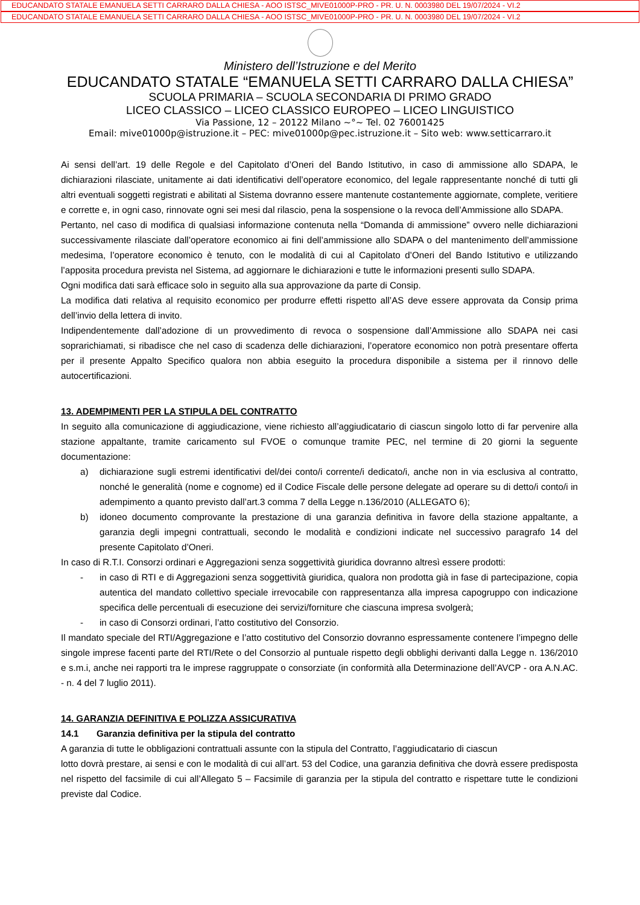EDUCANDATO STATALE EMANUELA SETTI CARRARO DALLA CHIESA - AOO ISTSC_MIVE01000P-PRO - PR. U. N. 0003980 DEL 19/07/2024 - VI.2
EDUCANDATO STATALE EMANUELA SETTI CARRARO DALLA CHIESA - AOO ISTSC_MIVE01000P-PRO - PR. U. N. 0003980 DEL 19/07/2024 - VI.2
Ministero dell’Istruzione e del Merito
EDUCANDATO STATALE “EMANUELA SETTI CARRARO DALLA CHIESA”
SCUOLA PRIMARIA – SCUOLA SECONDARIA DI PRIMO GRADO
LICEO CLASSICO – LICEO CLASSICO EUROPEO – LICEO LINGUISTICO
Via Passione, 12 – 20122 Milano ~°~ Tel. 02 76001425
Email: mive01000p@istruzione.it – PEC: mive01000p@pec.istruzione.it – Sito web: www.setticarraro.it
Ai sensi dell’art. 19 delle Regole e del Capitolato d’Oneri del Bando Istitutivo, in caso di ammissione allo SDAPA, le dichiarazioni rilasciate, unitamente ai dati identificativi dell’operatore economico, del legale rappresentante nonché di tutti gli altri eventuali soggetti registrati e abilitati al Sistema dovranno essere mantenute costantemente aggiornate, complete, veritiere e corrette e, in ogni caso, rinnovate ogni sei mesi dal rilascio, pena la sospensione o la revoca dell’Ammissione allo SDAPA.
Pertanto, nel caso di modifica di qualsiasi informazione contenuta nella “Domanda di ammissione” ovvero nelle dichiarazioni successivamente rilasciate dall’operatore economico ai fini dell’ammissione allo SDAPA o del mantenimento dell’ammissione medesima, l’operatore economico è tenuto, con le modalità di cui al Capitolato d’Oneri del Bando Istitutivo e utilizzando l’apposita procedura prevista nel Sistema, ad aggiornare le dichiarazioni e tutte le informazioni presenti sullo SDAPA.
Ogni modifica dati sarà efficace solo in seguito alla sua approvazione da parte di Consip.
La modifica dati relativa al requisito economico per produrre effetti rispetto all’AS deve essere approvata da Consip prima dell’invio della lettera di invito.
Indipendentemente dall’adozione di un provvedimento di revoca o sospensione dall’Ammissione allo SDAPA nei casi soprarichiamati, si ribadisce che nel caso di scadenza delle dichiarazioni, l’operatore economico non potrà presentare offerta per il presente Appalto Specifico qualora non abbia eseguito la procedura disponibile a sistema per il rinnovo delle autocertificazioni.
13. ADEMPIMENTI PER LA STIPULA DEL CONTRATTO
In seguito alla comunicazione di aggiudicazione, viene richiesto all’aggiudicatario di ciascun singolo lotto di far pervenire alla stazione appaltante, tramite caricamento sul FVOE o comunque tramite PEC, nel termine di 20 giorni la seguente documentazione:
a) dichiarazione sugli estremi identificativi del/dei conto/i corrente/i dedicato/i, anche non in via esclusiva al contratto, nonché le generalità (nome e cognome) ed il Codice Fiscale delle persone delegate ad operare su di detto/i conto/i in adempimento a quanto previsto dall’art.3 comma 7 della Legge n.136/2010 (ALLEGATO 6);
b) idoneo documento comprovante la prestazione di una garanzia definitiva in favore della stazione appaltante, a garanzia degli impegni contrattuali, secondo le modalità e condizioni indicate nel successivo paragrafo 14 del presente Capitolato d’Oneri.
In caso di R.T.I. Consorzi ordinari e Aggregazioni senza soggettività giuridica dovranno altresì essere prodotti:
- in caso di RTI e di Aggregazioni senza soggettività giuridica, qualora non prodotta già in fase di partecipazione, copia autentica del mandato collettivo speciale irrevocabile con rappresentanza alla impresa capogruppo con indicazione specifica delle percentuali di esecuzione dei servizi/forniture che ciascuna impresa svolgerà;
- in caso di Consorzi ordinari, l’atto costitutivo del Consorzio.
Il mandato speciale del RTI/Aggregazione e l’atto costitutivo del Consorzio dovranno espressamente contenere l’impegno delle singole imprese facenti parte del RTI/Rete o del Consorzio al puntuale rispetto degli obblighi derivanti dalla Legge n. 136/2010 e s.m.i, anche nei rapporti tra le imprese raggruppate o consorziate (in conformità alla Determinazione dell’AVCP - ora A.N.AC. - n. 4 del 7 luglio 2011).
14. GARANZIA DEFINITIVA E POLIZZA ASSICURATIVA
14.1 Garanzia definitiva per la stipula del contratto
A garanzia di tutte le obbligazioni contrattuali assunte con la stipula del Contratto, l’aggiudicatario di ciascun
lotto dovrà prestare, ai sensi e con le modalità di cui all’art. 53 del Codice, una garanzia definitiva che dovrà essere predisposta nel rispetto del facsimile di cui all’Allegato 5 – Facsimile di garanzia per la stipula del contratto e rispettare tutte le condizioni previste dal Codice.